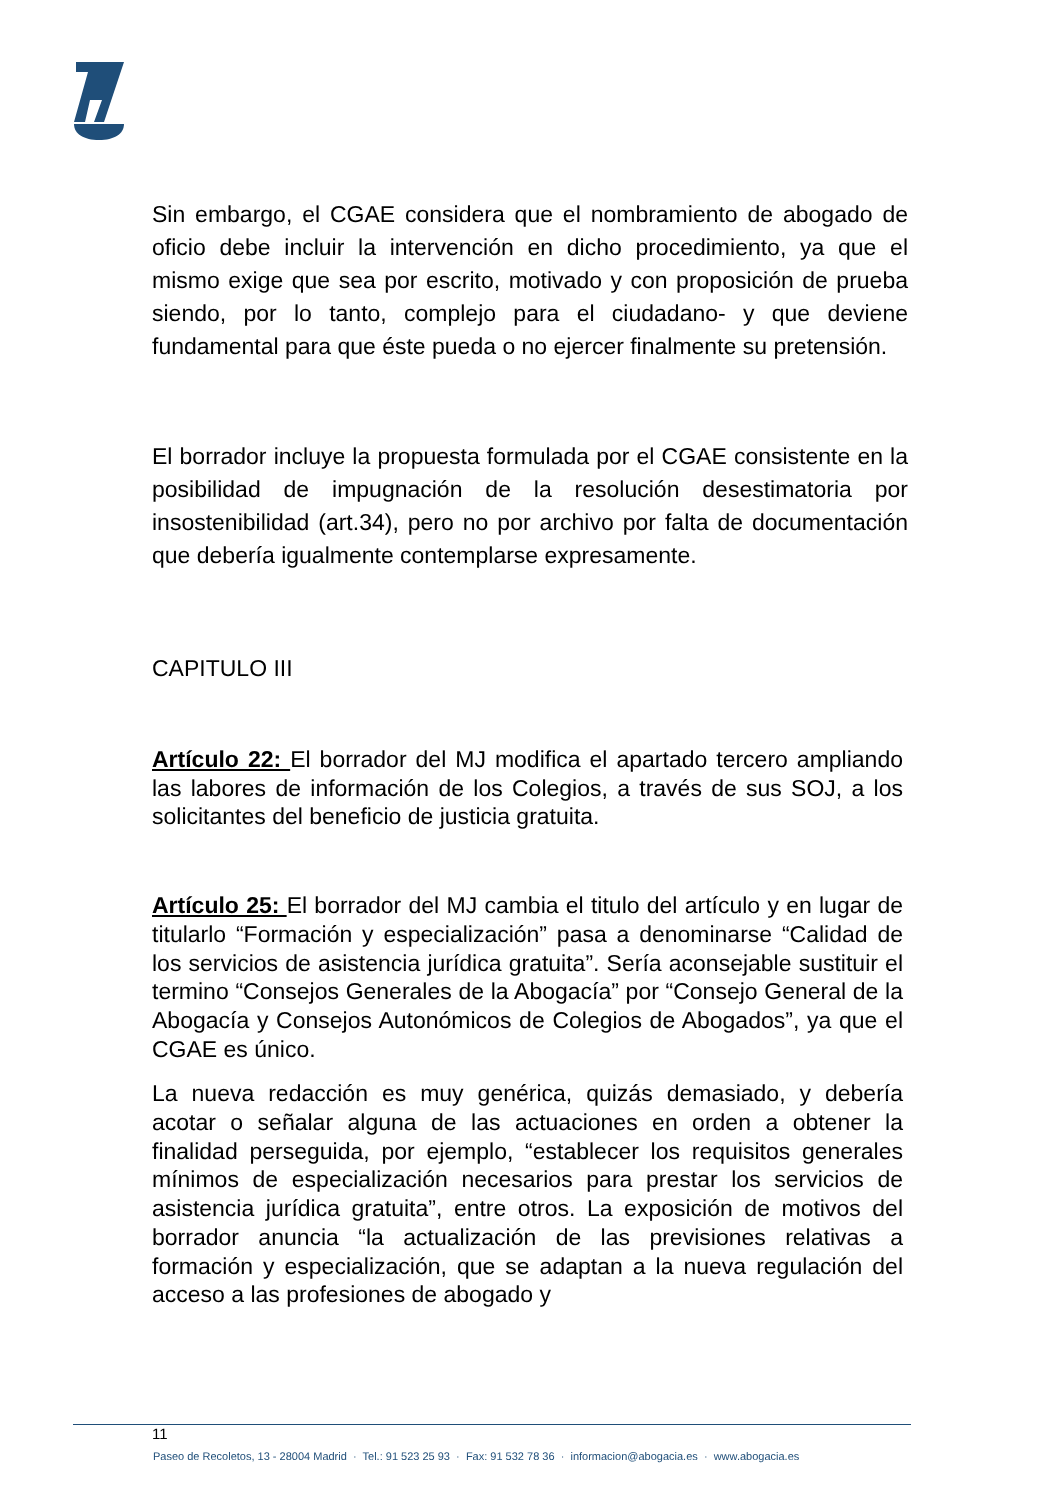Sin embargo, el CGAE considera que el nombramiento de abogado de oficio debe incluir la intervención en dicho procedimiento, ya que el mismo exige que sea por escrito, motivado y con proposición de prueba siendo, por lo tanto, complejo para el ciudadano- y que deviene fundamental para que éste pueda o no ejercer finalmente su pretensión.
El borrador incluye la propuesta formulada por el CGAE consistente en la posibilidad de impugnación de la resolución desestimatoria por insostenibilidad (art.34), pero no por archivo por falta de documentación que debería igualmente contemplarse expresamente.
CAPITULO III
Artículo 22: El borrador del MJ modifica el apartado tercero ampliando las labores de información de los Colegios, a través de sus SOJ, a los solicitantes del beneficio de justicia gratuita.
Artículo 25: El borrador del MJ cambia el titulo del artículo y en lugar de titularlo “Formación y especialización” pasa a denominarse “Calidad de los servicios de asistencia jurídica gratuita”. Sería aconsejable sustituir el termino “Consejos Generales de la Abogacía” por “Consejo General de la Abogacía y Consejos Autonómicos de Colegios de Abogados”, ya que el CGAE es único.
La nueva redacción es muy genérica, quizás demasiado, y debería acotar o señalar alguna de las actuaciones en orden a obtener la finalidad perseguida, por ejemplo, “establecer los requisitos generales mínimos de especialización necesarios para prestar los servicios de asistencia jurídica gratuita”, entre otros. La exposición de motivos del borrador anuncia “la actualización de las previsiones relativas a formación y especialización, que se adaptan a la nueva regulación del acceso a las profesiones de abogado y
11
Paseo de Recoletos, 13 - 28004 Madrid · Tel.: 91 523 25 93 · Fax: 91 532 78 36 · informacion@abogacia.es · www.abogacia.es